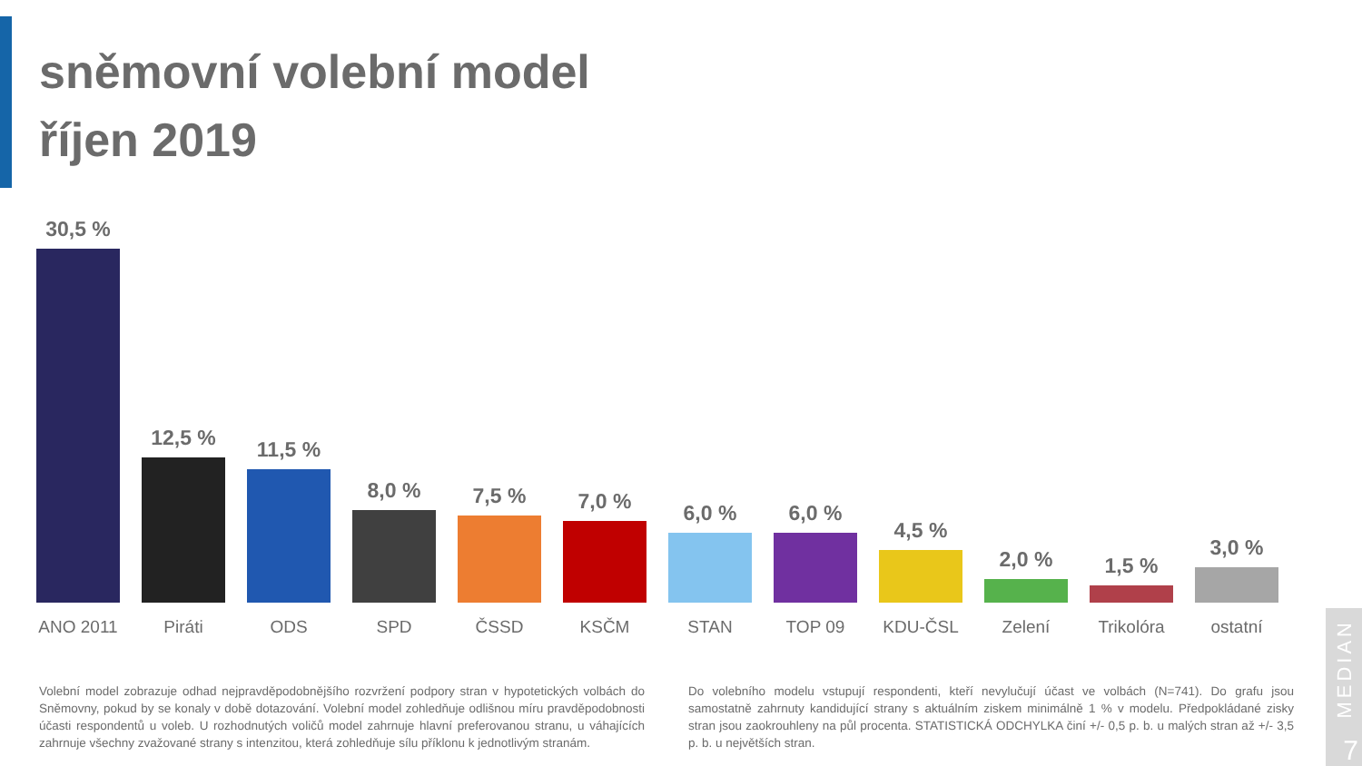sněmovní volební model
říjen 2019
30,5 %
ANO 2011
12,5 %
Piráti
11,5 %
ODS
8,0 %
SPD
7,5 %
ČSSD
7,0 %
KSČM
6,0 %
STAN
6,0 %
TOP 09
4,5 %
KDU-ČSL
2,0 %
Zelení
1,5 %
Trikolóra
3,0 %
ostatní
Volební model zobrazuje odhad nejpravděpodobnějšího rozvržení podpory stran v hypotetických volbách do Sněmovny, pokud by se konaly v době dotazování. Volební model zohledňuje odlišnou míru pravděpodobnosti účasti respondentů u voleb. U rozhodnutých voličů model zahrnuje hlavní preferovanou stranu, u váhajících zahrnuje všechny zvažované strany s intenzitou, která zohledňuje sílu příklonu k jednotlivým stranám.
Do volebního modelu vstupují respondenti, kteří nevylučují účast ve volbách (N=741). Do grafu jsou samostatně zahrnuty kandidující strany s aktuálním ziskem minimálně 1 % v modelu. Předpokládané zisky stran jsou zaokrouhleny na půl procenta. STATISTICKÁ ODCHYLKA činí +/- 0,5 p. b. u malých stran až +/- 3,5 p. b. u největších stran.
MEDIAN
7